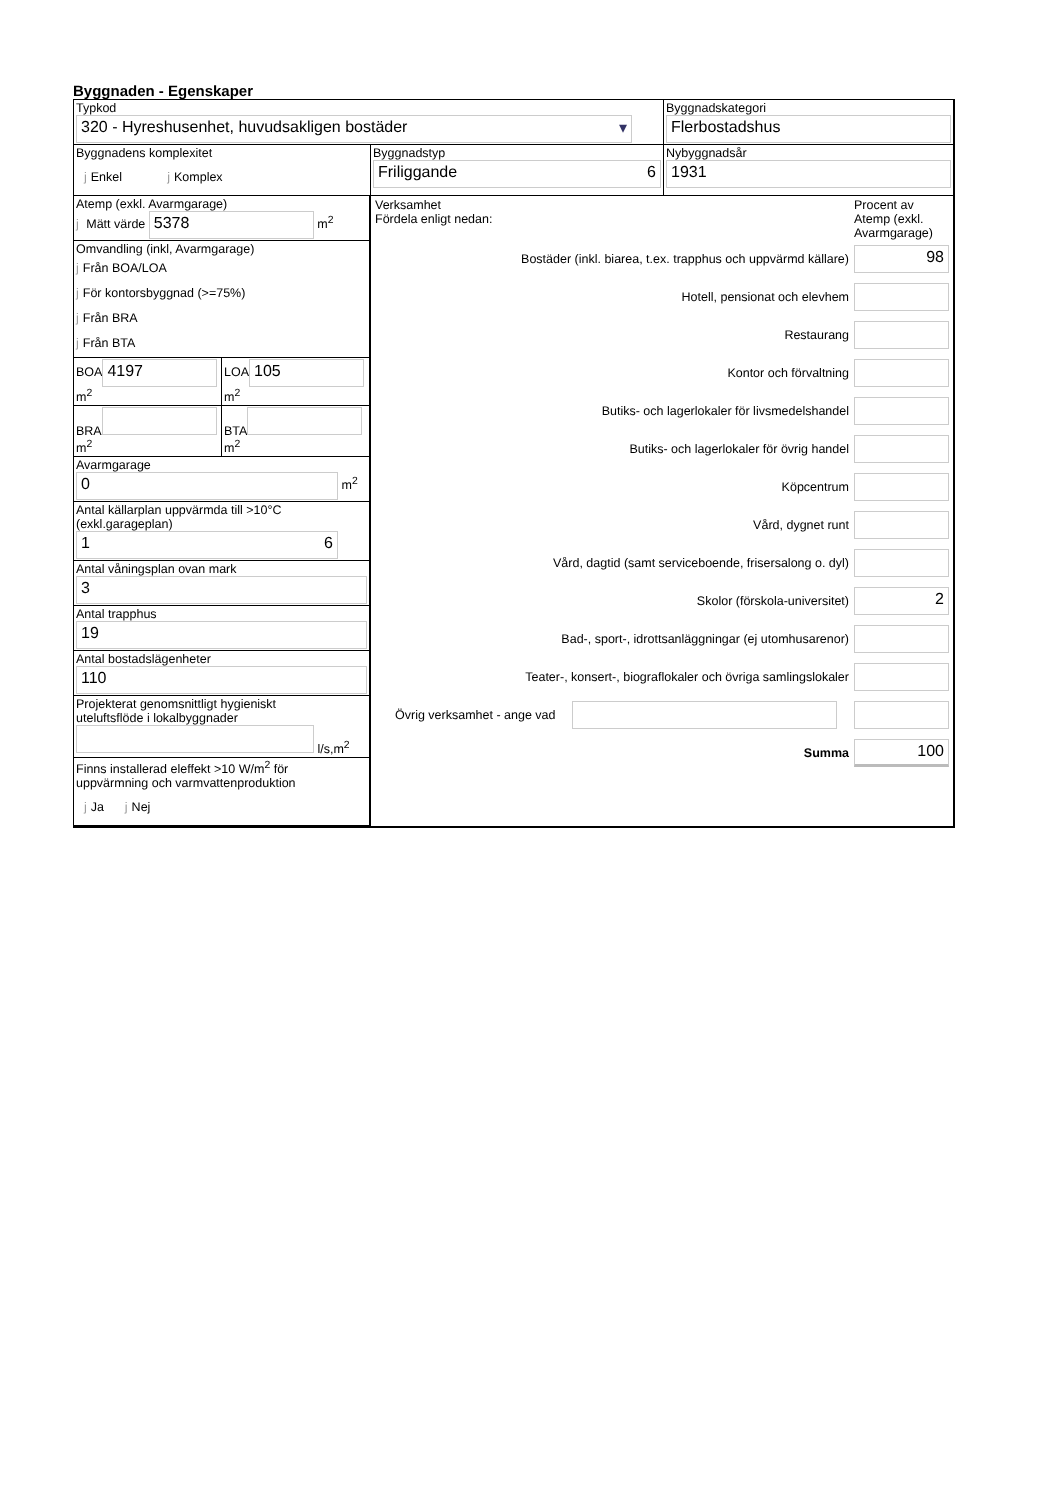Byggnaden - Egenskaper
Typkod
320 - Hyreshusenhet, huvudsakligen bostäder ▾
Byggnadskategori
Flerbostadshus
Byggnadens komplexitet
j Enkel j Komplex
Byggnadstyp
Friliggande 6
Nybyggnadsår
1931
Atemp (exkl. Avarmgarage)
j Mätt värde 5378 m<sup>2</sup>
Omvandling (inkl, Avarmgarage)
j Från BOA/LOA
j För kontorsbyggnad (>=75%)
j Från BRA
j Från BTA
BOA
4197
m<sup>2</sup>
LOA
105
m<sup>2</sup>
BRA
m<sup>2</sup>
BTA
m<sup>2</sup>
Avarmgarage
0
m<sup>2</sup>
Antal källarplan uppvärmda till >10°C
(exkl.garageplan)
1 6
Antal våningsplan ovan mark
3
Antal trapphus
19
Antal bostadslägenheter
110
Projekterat genomsnittligt hygieniskt
uteluftsflöde i lokalbyggnader
l/s,m<sup>2</sup>
Finns installerad eleffekt >10 W/m<sup>2</sup> för
uppvärmning och varmvattenproduktion
j Ja j Nej
Verksamhet
Fördela enligt nedan:
Procent av Atemp (exkl. Avarmgarage)
Bostäder (inkl. biarea, t.ex. trapphus och uppvärmd källare)
98
Hotell, pensionat och elevhem
Restaurang
Kontor och förvaltning
Butiks- och lagerlokaler för livsmedelshandel
Butiks- och lagerlokaler för övrig handel
Köpcentrum
Vård, dygnet runt
Vård, dagtid (samt serviceboende, frisersalong o. dyl)
Skolor (förskola-universitet)
2
Bad-, sport-, idrottsanläggningar (ej utomhusarenor)
Teater-, konsert-, biograflokaler och övriga samlingslokaler
Övrig verksamhet - ange vad
Summa
100